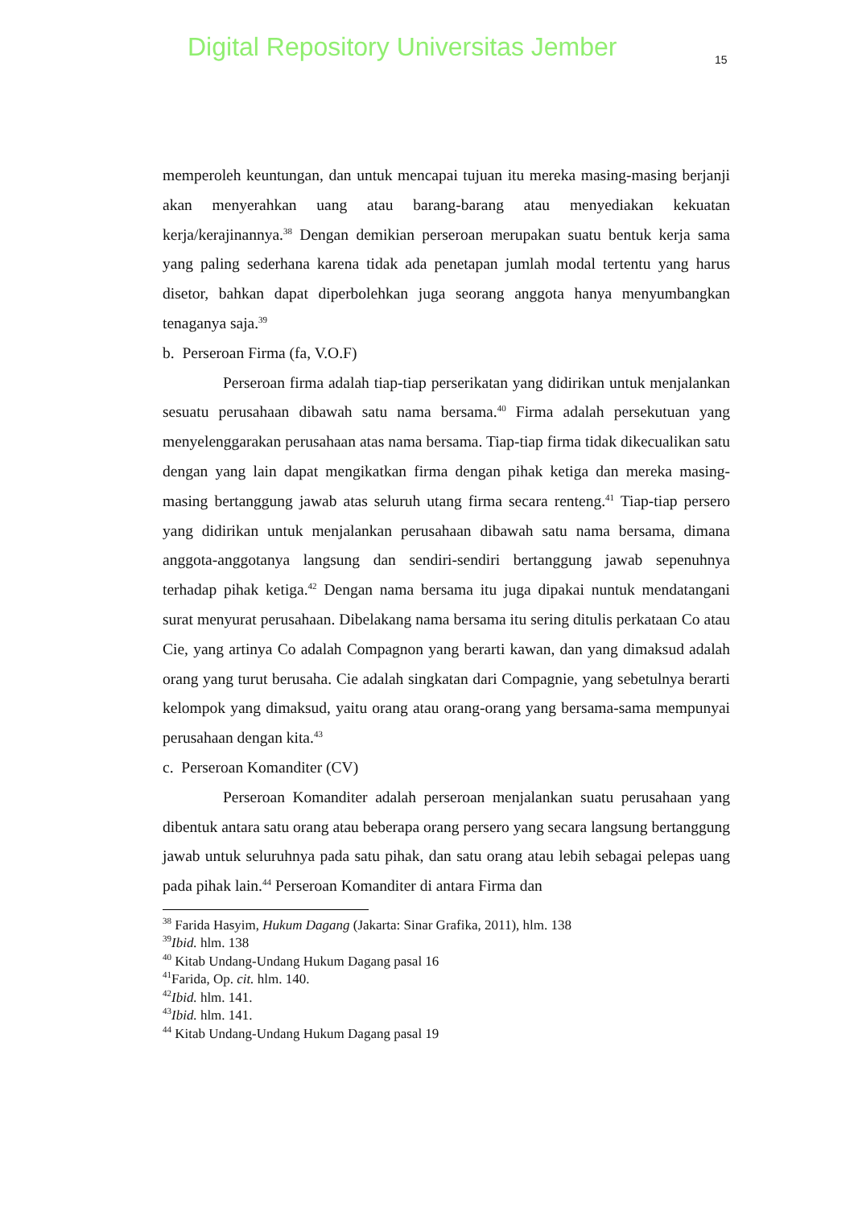Digital Repository Universitas Jember 15
memperoleh keuntungan, dan untuk mencapai tujuan itu mereka masing-masing berjanji akan menyerahkan uang atau barang-barang atau menyediakan kekuatan kerja/kerajinannya.<sup>38</sup> Dengan demikian perseroan merupakan suatu bentuk kerja sama yang paling sederhana karena tidak ada penetapan jumlah modal tertentu yang harus disetor, bahkan dapat diperbolehkan juga seorang anggota hanya menyumbangkan tenaganya saja.<sup>39</sup>
b. Perseroan Firma (fa, V.O.F)
Perseroan firma adalah tiap-tiap perserikatan yang didirikan untuk menjalankan sesuatu perusahaan dibawah satu nama bersama.<sup>40</sup> Firma adalah persekutuan yang menyelenggarakan perusahaan atas nama bersama. Tiap-tiap firma tidak dikecualikan satu dengan yang lain dapat mengikatkan firma dengan pihak ketiga dan mereka masing-masing bertanggung jawab atas seluruh utang firma secara renteng.<sup>41</sup> Tiap-tiap persero yang didirikan untuk menjalankan perusahaan dibawah satu nama bersama, dimana anggota-anggotanya langsung dan sendiri-sendiri bertanggung jawab sepenuhnya terhadap pihak ketiga.<sup>42</sup> Dengan nama bersama itu juga dipakai nuntuk mendatangani surat menyurat perusahaan. Dibelakang nama bersama itu sering ditulis perkataan Co atau Cie, yang artinya Co adalah Compagnon yang berarti kawan, dan yang dimaksud adalah orang yang turut berusaha. Cie adalah singkatan dari Compagnie, yang sebetulnya berarti kelompok yang dimaksud, yaitu orang atau orang-orang yang bersama-sama mempunyai perusahaan dengan kita.<sup>43</sup>
c. Perseroan Komanditer (CV)
Perseroan Komanditer adalah perseroan menjalankan suatu perusahaan yang dibentuk antara satu orang atau beberapa orang persero yang secara langsung bertanggung jawab untuk seluruhnya pada satu pihak, dan satu orang atau lebih sebagai pelepas uang pada pihak lain.<sup>44</sup> Perseroan Komanditer di antara Firma dan
<sup>38</sup> Farida Hasyim, Hukum Dagang (Jakarta: Sinar Grafika, 2011), hlm. 138
<sup>39</sup> Ibid. hlm. 138
<sup>40</sup> Kitab Undang-Undang Hukum Dagang pasal 16
<sup>41</sup> Farida, Op. cit. hlm. 140.
<sup>42</sup> Ibid. hlm. 141.
<sup>43</sup> Ibid. hlm. 141.
<sup>44</sup> Kitab Undang-Undang Hukum Dagang pasal 19